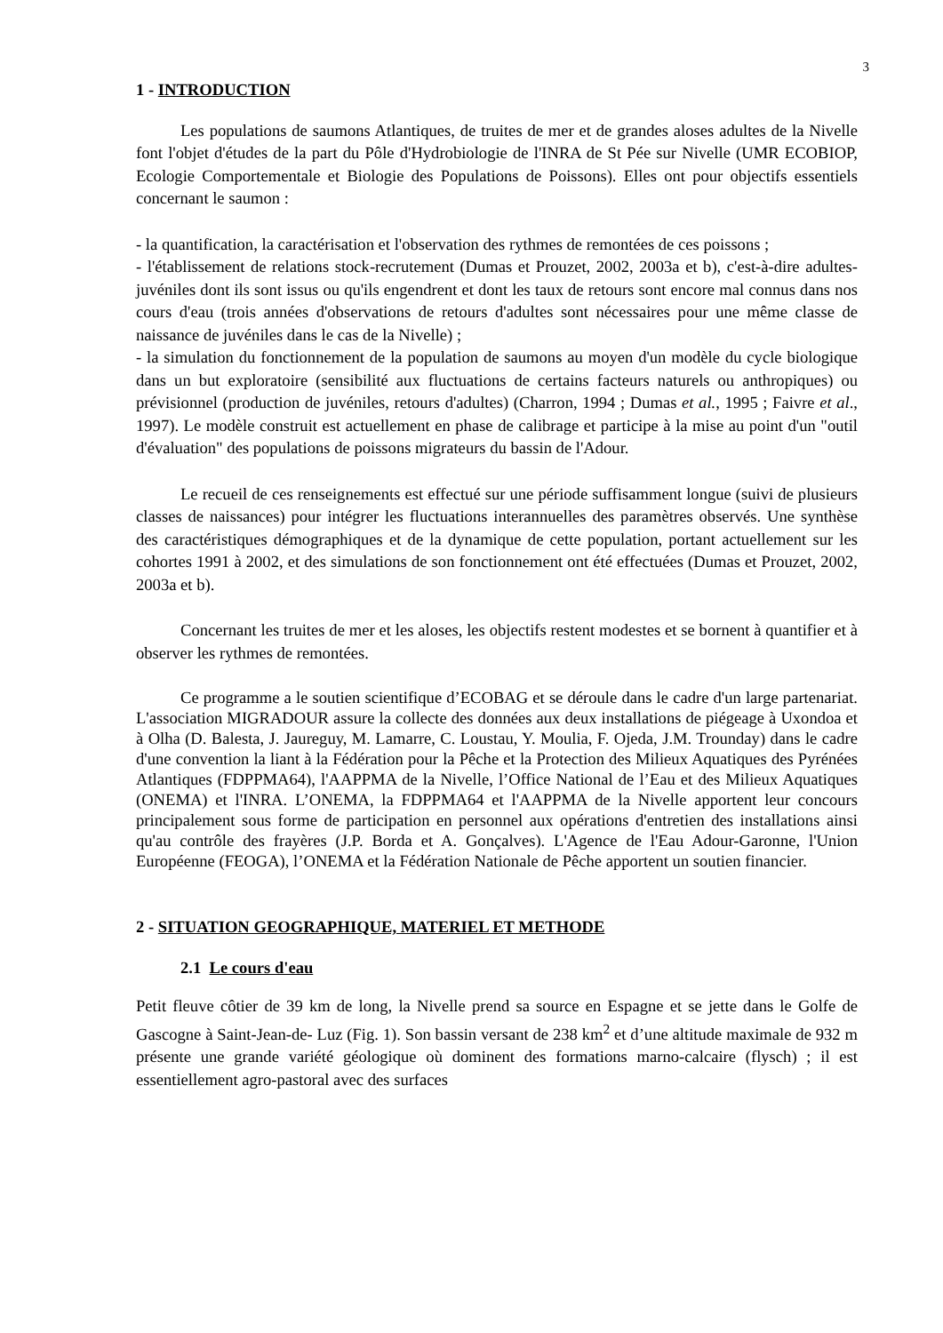3
1 - INTRODUCTION
Les populations de saumons Atlantiques, de truites de mer et de grandes aloses adultes de la Nivelle font l'objet d'études de la part du Pôle d'Hydrobiologie de l'INRA de St Pée sur Nivelle (UMR ECOBIOP, Ecologie Comportementale et Biologie des Populations de Poissons). Elles ont pour objectifs essentiels concernant le saumon :
- la quantification, la caractérisation et l'observation des rythmes de remontées de ces poissons ;
- l'établissement de relations stock-recrutement (Dumas et Prouzet, 2002, 2003a et b), c'est-à-dire adultes-juvéniles dont ils sont issus ou qu'ils engendrent et dont les taux de retours sont encore mal connus dans nos cours d'eau (trois années d'observations de retours d'adultes sont nécessaires pour une même classe de naissance de juvéniles dans le cas de la Nivelle) ;
- la simulation du fonctionnement de la population de saumons au moyen d'un modèle du cycle biologique dans un but exploratoire (sensibilité aux fluctuations de certains facteurs naturels ou anthropiques) ou prévisionnel (production de juvéniles, retours d'adultes) (Charron, 1994 ; Dumas et al., 1995 ; Faivre et al., 1997). Le modèle construit est actuellement en phase de calibrage et participe à la mise au point d'un "outil d'évaluation" des populations de poissons migrateurs du bassin de l'Adour.
Le recueil de ces renseignements est effectué sur une période suffisamment longue (suivi de plusieurs classes de naissances) pour intégrer les fluctuations interannuelles des paramètres observés. Une synthèse des caractéristiques démographiques et de la dynamique de cette population, portant actuellement sur les cohortes 1991 à 2002, et des simulations de son fonctionnement ont été effectuées (Dumas et Prouzet, 2002, 2003a et b).
Concernant les truites de mer et les aloses, les objectifs restent modestes et se bornent à quantifier et à observer les rythmes de remontées.
Ce programme a le soutien scientifique d’ECOBAG et se déroule dans le cadre d'un large partenariat. L'association MIGRADOUR assure la collecte des données aux deux installations de piégeage à Uxondoa et à Olha (D. Balesta, J. Jaureguy, M. Lamarre, C. Loustau, Y. Moulia, F. Ojeda, J.M. Trounday) dans le cadre d'une convention la liant à la Fédération pour la Pêche et la Protection des Milieux Aquatiques des Pyrénées Atlantiques (FDPPMA64), l'AAPPMA de la Nivelle, l’Office National de l’Eau et des Milieux Aquatiques (ONEMA) et l'INRA. L’ONEMA, la FDPPMA64 et l'AAPPMA de la Nivelle apportent leur concours principalement sous forme de participation en personnel aux opérations d'entretien des installations ainsi qu'au contrôle des frayères (J.P. Borda et A. Gonçalves). L'Agence de l'Eau Adour-Garonne, l'Union Européenne (FEOGA), l’ONEMA et la Fédération Nationale de Pêche apportent un soutien financier.
2 - SITUATION GEOGRAPHIQUE, MATERIEL ET METHODE
2.1 Le cours d'eau
Petit fleuve côtier de 39 km de long, la Nivelle prend sa source en Espagne et se jette dans le Golfe de Gascogne à Saint-Jean-de- Luz (Fig. 1). Son bassin versant de 238 km<sup>2</sup> et d’une altitude maximale de 932 m présente une grande variété géologique où dominent des formations marno-calcaire (flysch) ; il est essentiellement agro-pastoral avec des surfaces